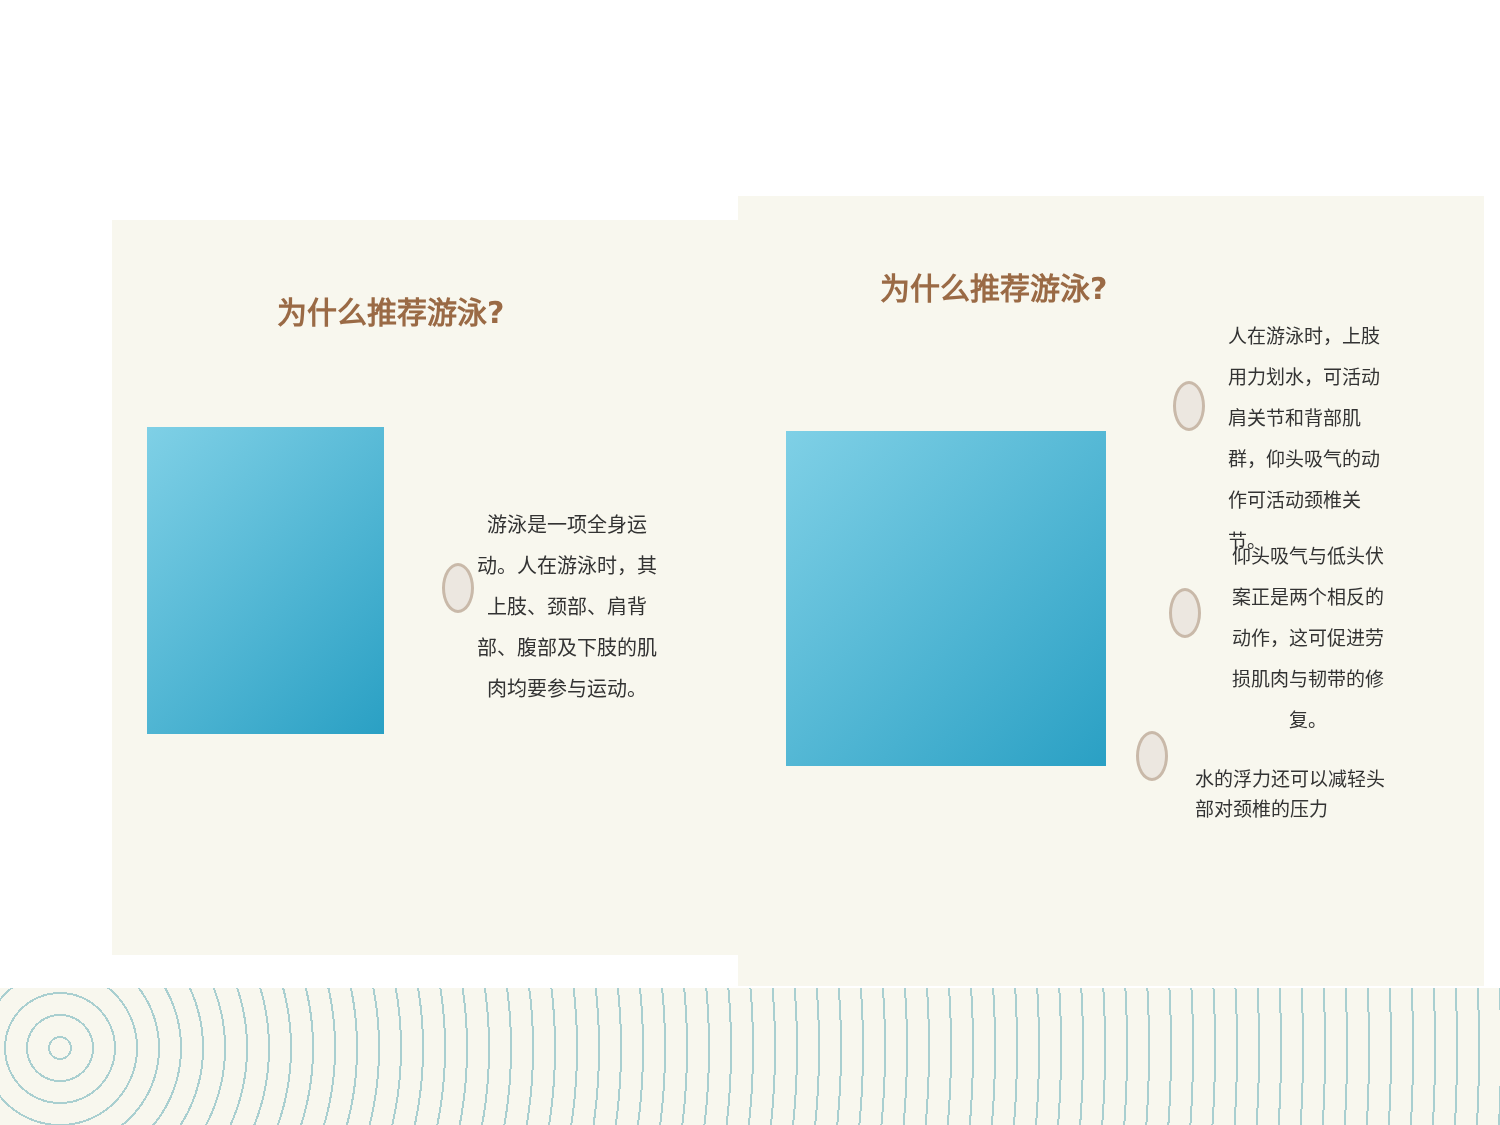为什么推荐游泳?
游泳是一项全身运动。人在游泳时，其上肢、颈部、肩背部、腹部及下肢的肌肉均要参与运动。
为什么推荐游泳?
人在游泳时，上肢用力划水，可活动肩关节和背部肌群，仰头吸气的动作可活动颈椎关节。
仰头吸气与低头伏案正是两个相反的动作，这可促进劳损肌肉与韧带的修复。
水的浮力还可以减轻头部对颈椎的压力